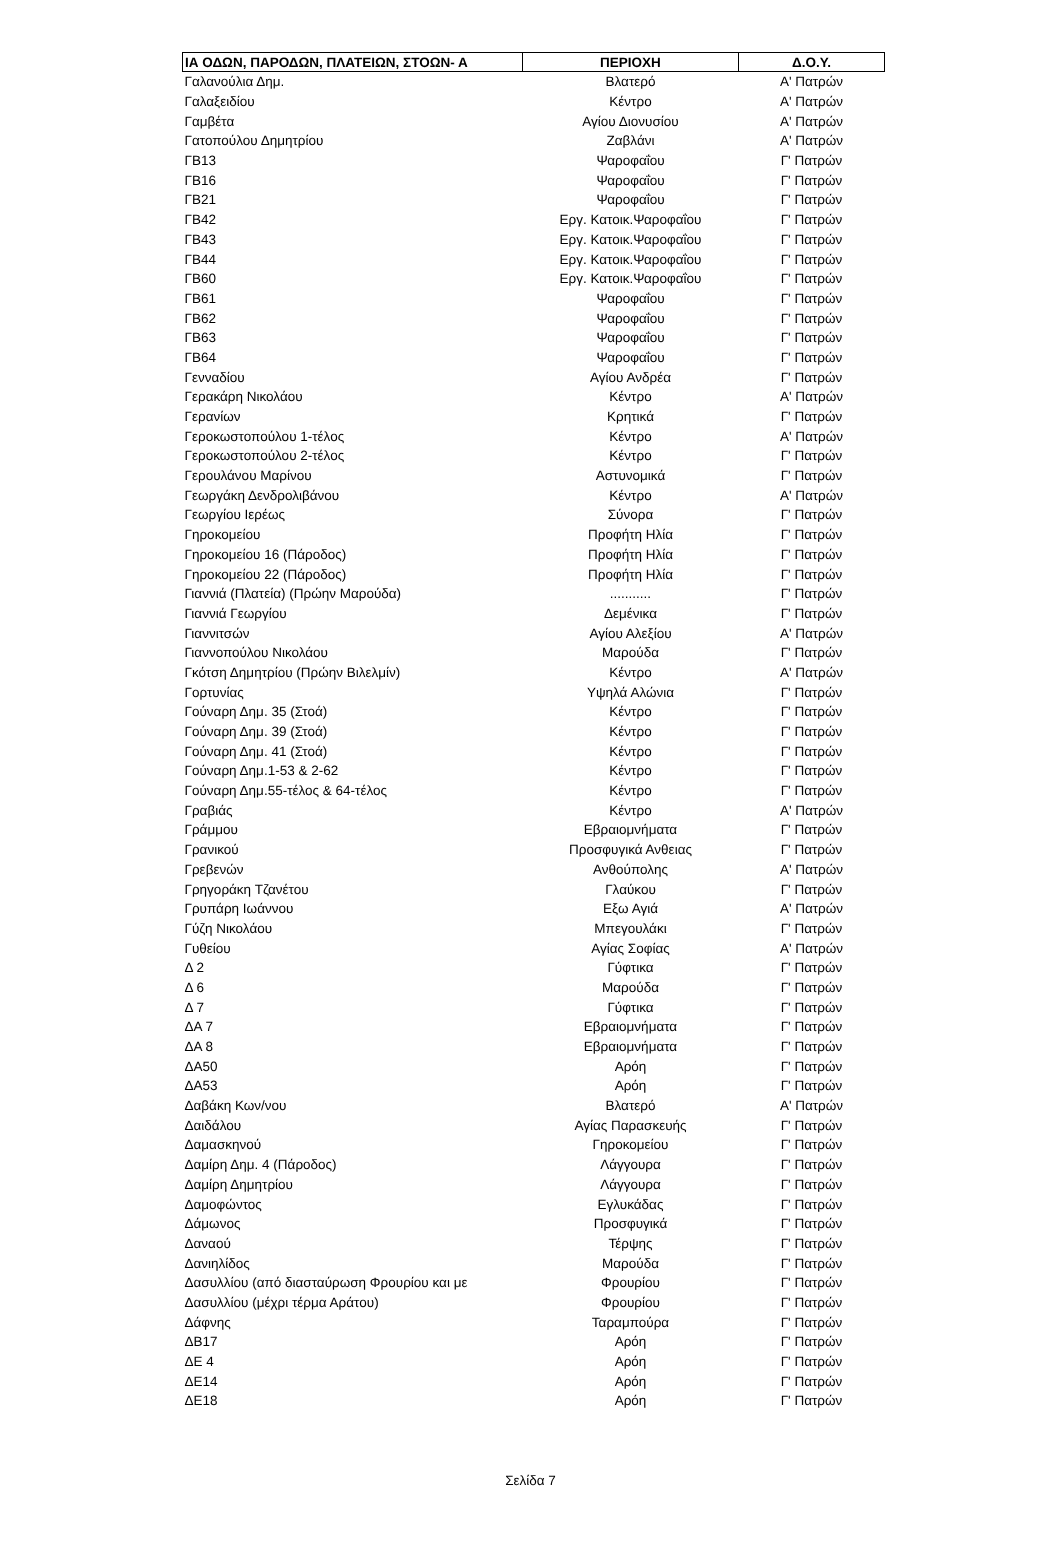| ΙΑ ΟΔΩΝ, ΠΑΡΟΔΩΝ, ΠΛΑΤΕΙΩΝ, ΣΤΟΩΝ- Α | ΠΕΡΙΟΧΗ | Δ.Ο.Υ. |
| --- | --- | --- |
| Γαλανούλια Δημ. | Βλατερό | Α' Πατρών |
| Γαλαξειδίου | Κέντρο | Α' Πατρών |
| Γαμβέτα | Αγίου Διονυσίου | Α' Πατρών |
| Γατοπούλου Δημητρίου | Ζαβλάνι | Α' Πατρών |
| ΓΒ13 | Ψαροφαΐου | Γ' Πατρών |
| ΓΒ16 | Ψαροφαΐου | Γ' Πατρών |
| ΓΒ21 | Ψαροφαΐου | Γ' Πατρών |
| ΓΒ42 | Εργ. Κατοικ.Ψαροφαΐου | Γ' Πατρών |
| ΓΒ43 | Εργ. Κατοικ.Ψαροφαΐου | Γ' Πατρών |
| ΓΒ44 | Εργ. Κατοικ.Ψαροφαΐου | Γ' Πατρών |
| ΓΒ60 | Εργ. Κατοικ.Ψαροφαΐου | Γ' Πατρών |
| ΓΒ61 | Ψαροφαΐου | Γ' Πατρών |
| ΓΒ62 | Ψαροφαΐου | Γ' Πατρών |
| ΓΒ63 | Ψαροφαΐου | Γ' Πατρών |
| ΓΒ64 | Ψαροφαΐου | Γ' Πατρών |
| Γενναδίου | Αγίου Ανδρέα | Γ' Πατρών |
| Γερακάρη Νικολάου | Κέντρο | Α' Πατρών |
| Γερανίων | Κρητικά | Γ' Πατρών |
| Γεροκωστοπούλου 1-τέλος | Κέντρο | Α' Πατρών |
| Γεροκωστοπούλου 2-τέλος | Κέντρο | Γ' Πατρών |
| Γερουλάνου Μαρίνου | Αστυνομικά | Γ' Πατρών |
| Γεωργάκη Δενδρολιβάνου | Κέντρο | Α' Πατρών |
| Γεωργίου Ιερέως | Σύνορα | Γ' Πατρών |
| Γηροκομείου | Προφήτη Ηλία | Γ' Πατρών |
| Γηροκομείου 16 (Πάροδος) | Προφήτη Ηλία | Γ' Πατρών |
| Γηροκομείου 22 (Πάροδος) | Προφήτη Ηλία | Γ' Πατρών |
| Γιαννιά (Πλατεία) (Πρώην Μαρούδα) | ........... | Γ' Πατρών |
| Γιαννιά Γεωργίου | Δεμένικα | Γ' Πατρών |
| Γιαννιτσών | Αγίου Αλεξίου | Α' Πατρών |
| Γιαννοπούλου Νικολάου | Μαρούδα | Γ' Πατρών |
| Γκότση Δημητρίου (Πρώην Βιλελμίν) | Κέντρο | Α' Πατρών |
| Γορτυνίας | Υψηλά Αλώνια | Γ' Πατρών |
| Γούναρη Δημ. 35 (Στοά) | Κέντρο | Γ' Πατρών |
| Γούναρη Δημ. 39 (Στοά) | Κέντρο | Γ' Πατρών |
| Γούναρη Δημ. 41 (Στοά) | Κέντρο | Γ' Πατρών |
| Γούναρη Δημ.1-53 & 2-62 | Κέντρο | Γ' Πατρών |
| Γούναρη Δημ.55-τέλος & 64-τέλος | Κέντρο | Γ' Πατρών |
| Γραβιάς | Κέντρο | Α' Πατρών |
| Γράμμου | Εβραιομνήματα | Γ' Πατρών |
| Γρανικού | Προσφυγικά Ανθειας | Γ' Πατρών |
| Γρεβενών | Ανθούπολης | Α' Πατρών |
| Γρηγοράκη Τζανέτου | Γλαύκου | Γ' Πατρών |
| Γρυπάρη Ιωάννου | Εξω Αγιά | Α' Πατρών |
| Γύζη Νικολάου | Μπεγουλάκι | Γ' Πατρών |
| Γυθείου | Αγίας Σοφίας | Α' Πατρών |
| Δ 2 | Γύφτικα | Γ' Πατρών |
| Δ 6 | Μαρούδα | Γ' Πατρών |
| Δ 7 | Γύφτικα | Γ' Πατρών |
| ΔΑ 7 | Εβραιομνήματα | Γ' Πατρών |
| ΔΑ 8 | Εβραιομνήματα | Γ' Πατρών |
| ΔΑ50 | Αρόη | Γ' Πατρών |
| ΔΑ53 | Αρόη | Γ' Πατρών |
| Δαβάκη Κων/νου | Βλατερό | Α' Πατρών |
| Δαιδάλου | Αγίας Παρασκευής | Γ' Πατρών |
| Δαμασκηνού | Γηροκομείου | Γ' Πατρών |
| Δαμίρη Δημ. 4 (Πάροδος) | Λάγγουρα | Γ' Πατρών |
| Δαμίρη Δημητρίου | Λάγγουρα | Γ' Πατρών |
| Δαμοφώντος | Εγλυκάδας | Γ' Πατρών |
| Δάμωνος | Προσφυγικά | Γ' Πατρών |
| Δαναού | Τέρψης | Γ' Πατρών |
| Δανιηλίδος | Μαρούδα | Γ' Πατρών |
| Δασυλλίου (από διασταύρωση Φρουρίου και με | Φρουρίου | Γ' Πατρών |
| Δασυλλίου (μέχρι τέρμα Αράτου) | Φρουρίου | Γ' Πατρών |
| Δάφνης | Ταραμπούρα | Γ' Πατρών |
| ΔΒ17 | Αρόη | Γ' Πατρών |
| ΔΕ 4 | Αρόη | Γ' Πατρών |
| ΔΕ14 | Αρόη | Γ' Πατρών |
| ΔΕ18 | Αρόη | Γ' Πατρών |
Σελίδα 7